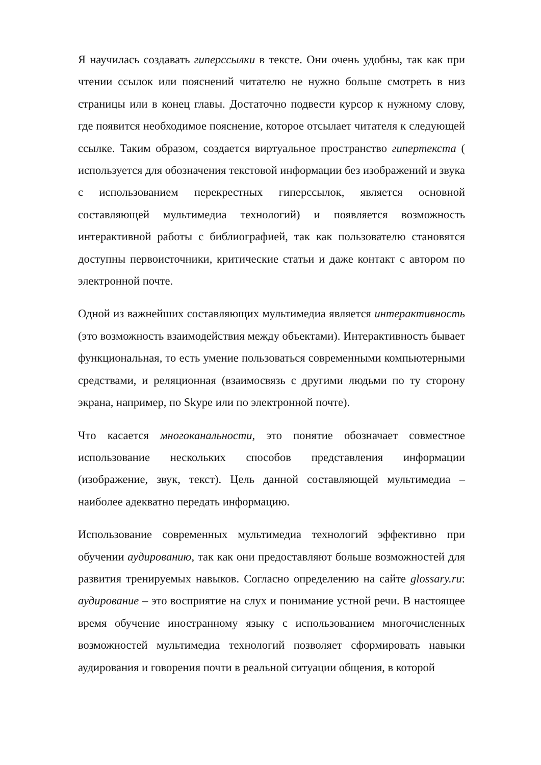Я научилась создавать гиперссылки в тексте. Они очень удобны, так как при чтении ссылок или пояснений читателю не нужно больше смотреть в низ страницы или в конец главы. Достаточно подвести курсор к нужному слову, где появится необходимое пояснение, которое отсылает читателя к следующей ссылке. Таким образом, создается виртуальное пространство гипертекста ( используется для обозначения текстовой информации без изображений и звука с использованием перекрестных гиперссылок, является основной составляющей мультимедиа технологий) и появляется возможность интерактивной работы с библиографией, так как пользователю становятся доступны первоисточники, критические статьи и даже контакт с автором по электронной почте.
Одной из важнейших составляющих мультимедиа является интерактивность (это возможность взаимодействия между объектами). Интерактивность бывает функциональная, то есть умение пользоваться современными компьютерными средствами, и реляционная (взаимосвязь с другими людьми по ту сторону экрана, например, по Skype или по электронной почте).
Что касается многоканальности, это понятие обозначает совместное использование нескольких способов представления информации (изображение, звук, текст). Цель данной составляющей мультимедиа – наиболее адекватно передать информацию.
Использование современных мультимедиа технологий эффективно при обучении аудированию, так как они предоставляют больше возможностей для развития тренируемых навыков. Согласно определению на сайте glossary.ru: аудирование – это восприятие на слух и понимание устной речи. В настоящее время обучение иностранному языку с использованием многочисленных возможностей мультимедиа технологий позволяет сформировать навыки аудирования и говорения почти в реальной ситуации общения, в которой